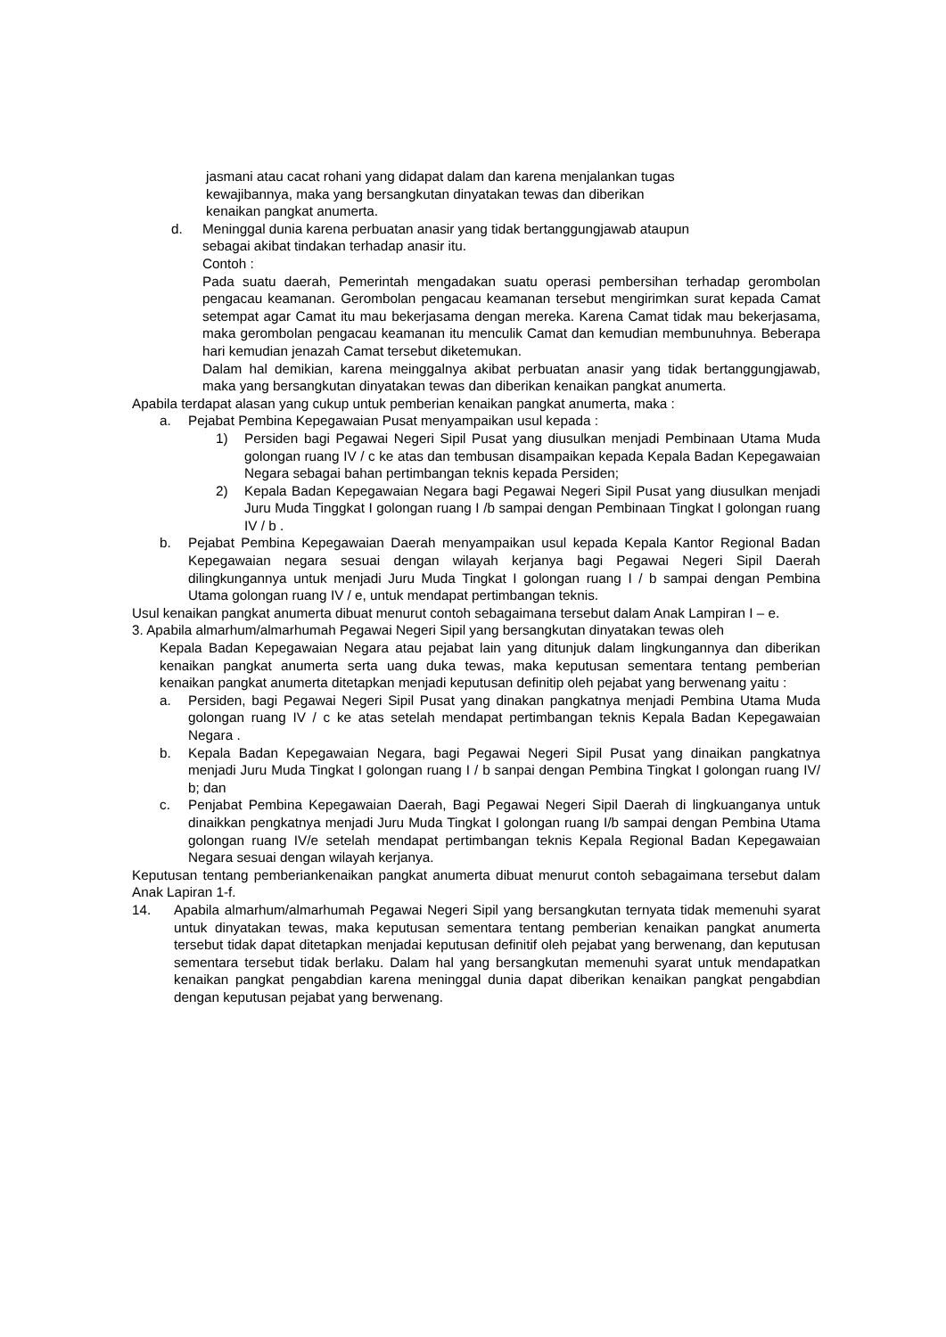jasmani atau cacat rohani yang didapat dalam dan karena menjalankan tugas
kewajibannya, maka yang bersangkutan dinyatakan tewas dan diberikan
kenaikan pangkat anumerta.
d. Meninggal dunia karena perbuatan anasir yang tidak bertanggungjawab ataupun
sebagai akibat tindakan terhadap anasir itu.
Contoh :
Pada suatu daerah, Pemerintah mengadakan suatu operasi pembersihan terhadap gerombolan pengacau keamanan. Gerombolan pengacau keamanan tersebut mengirimkan surat kepada Camat setempat agar Camat itu mau bekerjasama dengan mereka. Karena Camat tidak mau bekerjasama, maka gerombolan pengacau keamanan itu menculik Camat dan kemudian membunuhnya. Beberapa hari kemudian jenazah Camat tersebut diketemukan.
Dalam hal demikian, karena meinggalnya akibat perbuatan anasir yang tidak bertanggungjawab, maka yang bersangkutan dinyatakan tewas dan diberikan kenaikan pangkat anumerta.
Apabila terdapat alasan yang cukup untuk pemberian kenaikan pangkat anumerta, maka :
a. Pejabat Pembina Kepegawaian Pusat menyampaikan usul kepada :
1) Persiden bagi Pegawai Negeri Sipil Pusat yang diusulkan menjadi Pembinaan Utama Muda golongan ruang IV / c ke atas dan tembusan disampaikan kepada Kepala Badan Kepegawaian Negara sebagai bahan pertimbangan teknis kepada Persiden;
2) Kepala Badan Kepegawaian Negara bagi Pegawai Negeri Sipil Pusat yang diusulkan menjadi Juru Muda Tinggkat I golongan ruang I /b sampai dengan Pembinaan Tingkat I golongan ruang IV / b .
b. Pejabat Pembina Kepegawaian Daerah menyampaikan usul kepada Kepala Kantor Regional Badan Kepegawaian negara sesuai dengan wilayah kerjanya bagi Pegawai Negeri Sipil Daerah dilingkungannya untuk menjadi Juru Muda Tingkat I golongan ruang I / b sampai dengan Pembina Utama golongan ruang IV / e, untuk mendapat pertimbangan teknis.
Usul kenaikan pangkat anumerta dibuat menurut contoh sebagaimana tersebut dalam Anak Lampiran I – e.
3. Apabila almarhum/almarhumah Pegawai Negeri Sipil yang bersangkutan dinyatakan tewas oleh
Kepala Badan Kepegawaian Negara atau pejabat lain yang ditunjuk dalam lingkungannya dan diberikan kenaikan pangkat anumerta serta uang duka tewas, maka keputusan sementara tentang pemberian kenaikan pangkat anumerta ditetapkan menjadi keputusan definitip oleh pejabat yang berwenang yaitu :
a. Persiden, bagi Pegawai Negeri Sipil Pusat yang dinakan pangkatnya menjadi Pembina Utama Muda golongan ruang IV / c ke atas setelah mendapat pertimbangan teknis Kepala Badan Kepegawaian Negara .
b. Kepala Badan Kepegawaian Negara, bagi Pegawai Negeri Sipil Pusat yang dinaikan pangkatnya menjadi Juru Muda Tingkat I golongan ruang I / b sanpai dengan Pembina Tingkat I golongan ruang IV/ b; dan
c. Penjabat Pembina Kepegawaian Daerah, Bagi Pegawai Negeri Sipil Daerah di lingkuanganya untuk dinaikkan pengkatnya menjadi Juru Muda Tingkat I golongan ruang I/b sampai dengan Pembina Utama golongan ruang IV/e setelah mendapat pertimbangan teknis Kepala Regional Badan Kepegawaian Negara sesuai dengan wilayah kerjanya.
Keputusan tentang pemberiankenaikan pangkat anumerta dibuat menurut contoh sebagaimana tersebut dalam Anak Lapiran 1-f.
14. Apabila almarhum/almarhumah Pegawai Negeri Sipil yang bersangkutan ternyata tidak memenuhi syarat untuk dinyatakan tewas, maka keputusan sementara tentang pemberian kenaikan pangkat anumerta tersebut tidak dapat ditetapkan menjadai keputusan definitif oleh pejabat yang berwenang, dan keputusan sementara tersebut tidak berlaku. Dalam hal yang bersangkutan memenuhi syarat untuk mendapatkan kenaikan pangkat pengabdian karena meninggal dunia dapat diberikan kenaikan pangkat pengabdian dengan keputusan pejabat yang berwenang.